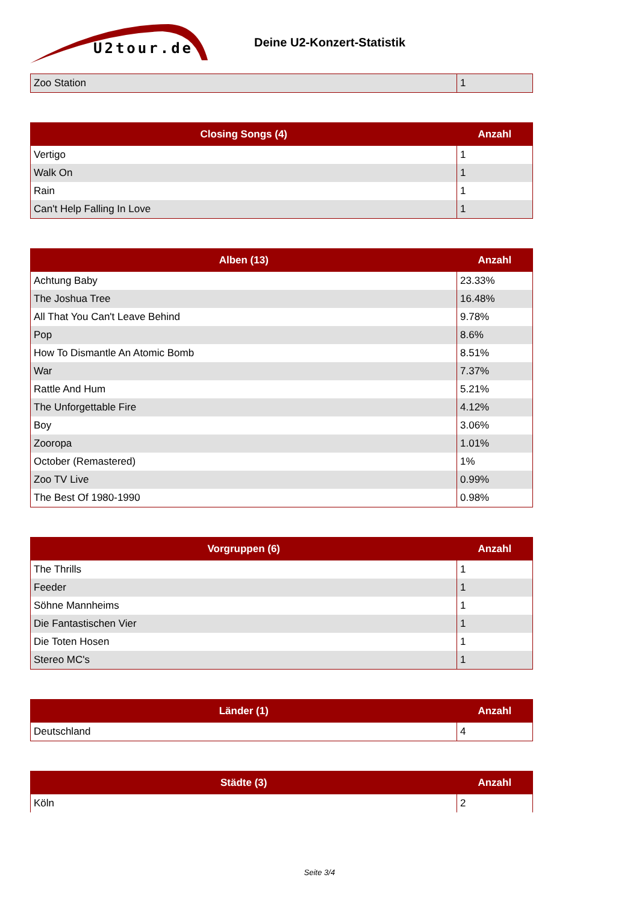U2tour.de
Deine U2-Konzert-Statistik
| Zoo Station | 1 |
| Closing Songs (4) | Anzahl |
| --- | --- |
| Vertigo | 1 |
| Walk On | 1 |
| Rain | 1 |
| Can't Help Falling In Love | 1 |
| Alben (13) | Anzahl |
| --- | --- |
| Achtung Baby | 23.33% |
| The Joshua Tree | 16.48% |
| All That You Can't Leave Behind | 9.78% |
| Pop | 8.6% |
| How To Dismantle An Atomic Bomb | 8.51% |
| War | 7.37% |
| Rattle And Hum | 5.21% |
| The Unforgettable Fire | 4.12% |
| Boy | 3.06% |
| Zooropa | 1.01% |
| October (Remastered) | 1% |
| Zoo TV Live | 0.99% |
| The Best Of 1980-1990 | 0.98% |
| Vorgruppen (6) | Anzahl |
| --- | --- |
| The Thrills | 1 |
| Feeder | 1 |
| Söhne Mannheims | 1 |
| Die Fantastischen Vier | 1 |
| Die Toten Hosen | 1 |
| Stereo MC's | 1 |
| Länder (1) | Anzahl |
| --- | --- |
| Deutschland | 4 |
| Städte (3) | Anzahl |
| --- | --- |
| Köln | 2 |
Seite 3/4